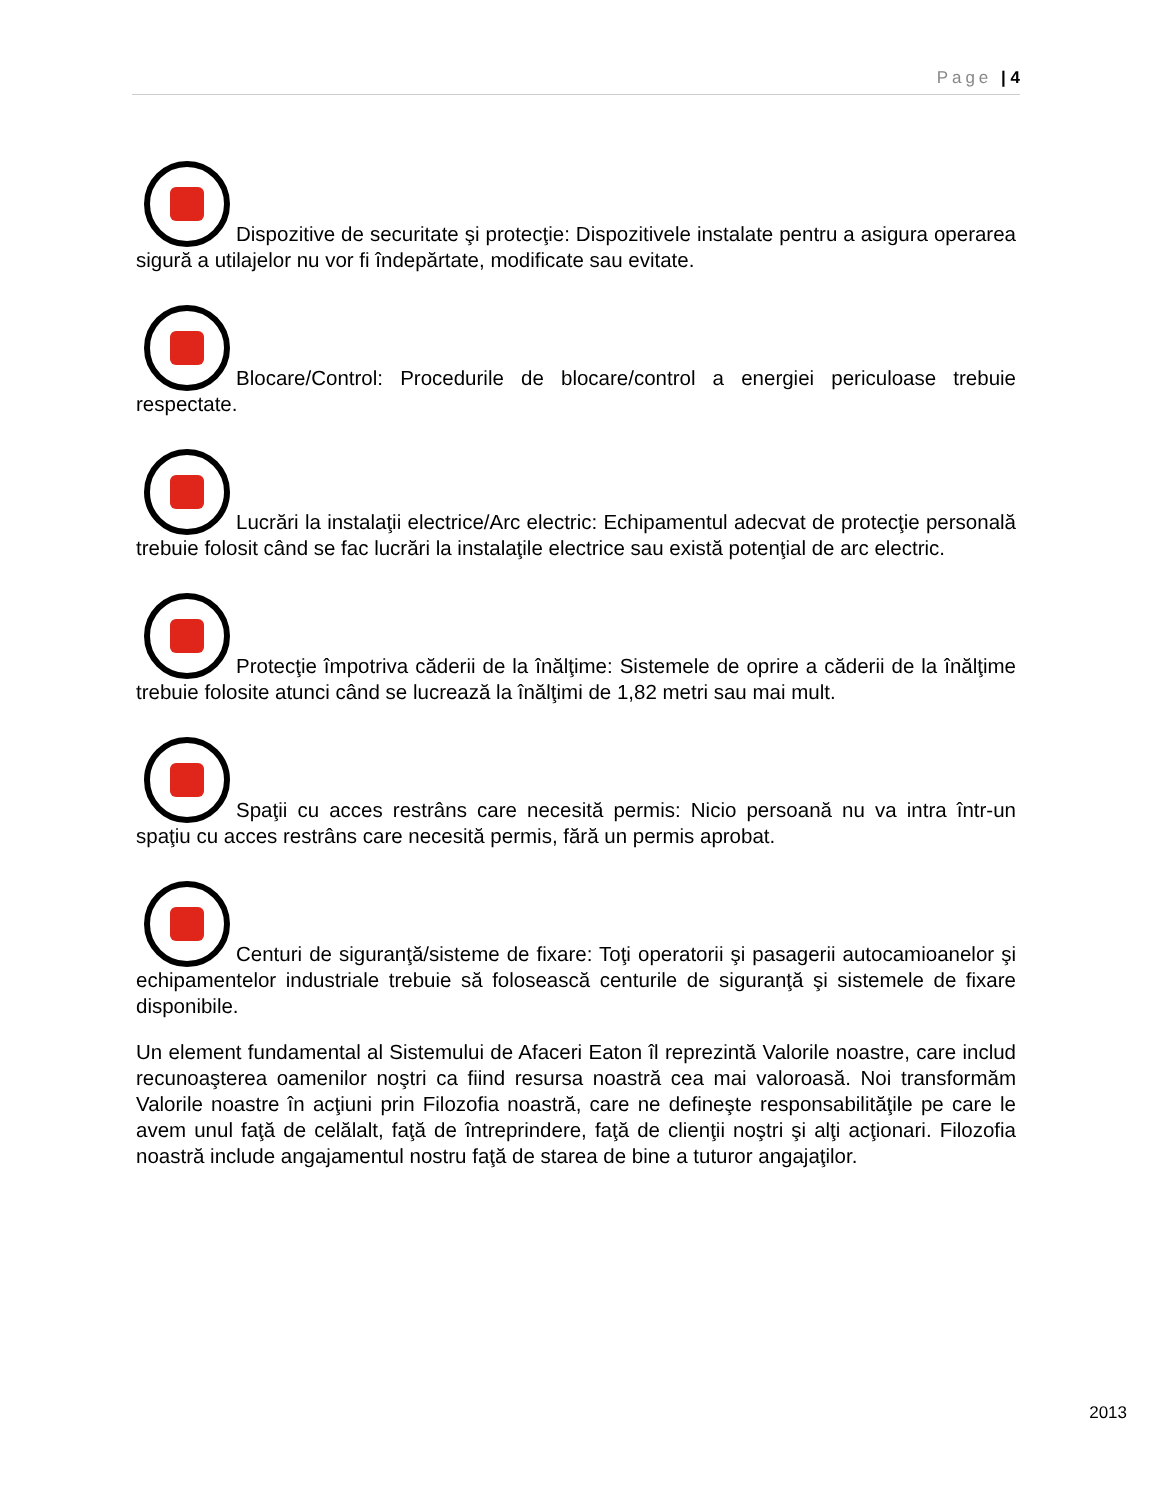Page | 4
Dispozitive de securitate şi protecţie: Dispozitivele instalate pentru a asigura operarea sigură a utilajelor nu vor fi îndepărtate, modificate sau evitate.
Blocare/Control: Procedurile de blocare/control a energiei periculoase trebuie respectate.
Lucrări la instalaţii electrice/Arc electric: Echipamentul adecvat de protecţie personală trebuie folosit când se fac lucrări la instalaţile electrice sau există potenţial de arc electric.
Protecţie împotriva căderii de la înălţime: Sistemele de oprire a căderii de la înălţime trebuie folosite atunci când se lucrează la înălţimi de 1,82 metri sau mai mult.
Spaţii cu acces restrâns care necesită permis: Nicio persoană nu va intra într-un spaţiu cu acces restrâns care necesită permis, fără un permis aprobat.
Centuri de siguranţă/sisteme de fixare: Toţi operatorii şi pasagerii autocamioanelor şi echipamentelor industriale trebuie să folosească centurile de siguranţă şi sistemele de fixare disponibile.
Un element fundamental al Sistemului de Afaceri Eaton îl reprezintă Valorile noastre, care includ recunoaşterea oamenilor noştri ca fiind resursa noastră cea mai valoroasă. Noi transformăm Valorile noastre în acţiuni prin Filozofia noastră, care ne defineşte responsabilităţile pe care le avem unul faţă de celălalt, faţă de întreprindere, faţă de clienţii noştri şi alţi acţionari. Filozofia noastră include angajamentul nostru faţă de starea de bine a tuturor angajaţilor.
2013